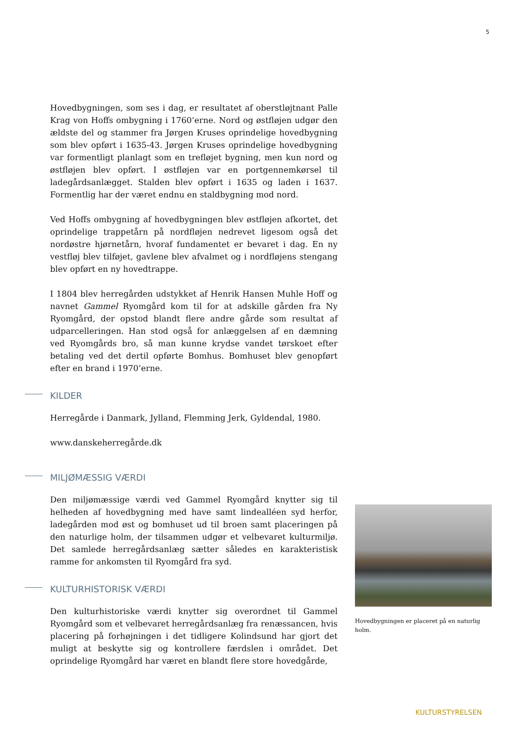5
Hovedbygningen, som ses i dag, er resultatet af oberstløjtnant Palle Krag von Hoffs ombygning i 1760’erne. Nord og østfløjen udgør den ældste del og stammer fra Jørgen Kruses oprindelige hovedbygning som blev opført i 1635-43. Jørgen Kruses oprindelige hovedbygning var formentligt planlagt som en trefløjet bygning, men kun nord og østfløjen blev opført. I østfløjen var en portgennemkørsel til ladegårdsanlægget. Stalden blev opført i 1635 og laden i 1637. Formentlig har der været endnu en staldbygning mod nord.
Ved Hoffs ombygning af hovedbygningen blev østfløjen afkortet, det oprindelige trappetårn på nordfløjen nedrevet ligesom også det nordøstre hjørnetårn, hvoraf fundamentet er bevaret i dag. En ny vestfløj blev tilføjet, gavlene blev afvalmet og i nordfløjens stengang blev opført en ny hovedtrappe.
I 1804 blev herregården udstykket af Henrik Hansen Muhle Hoff og navnet Gammel Ryomgård kom til for at adskille gården fra Ny Ryomgård, der opstod blandt flere andre gårde som resultat af udparcelleringen. Han stod også for anlæggelsen af en dæmning ved Ryomgårds bro, så man kunne krydse vandet tørskoet efter betaling ved det dertil opførte Bomhus. Bomhuset blev genopført efter en brand i 1970’erne.
KILDER
Herregårde i Danmark, Jylland, Flemming Jerk, Gyldendal, 1980.
www.danskeherregårde.dk
MILJØMÆSSIG VÆRDI
Den miljømæssige værdi ved Gammel Ryomgård knytter sig til helheden af hovedbygning med have samt lindealléen syd herfor, ladegården mod øst og bomhuset ud til broen samt placeringen på den naturlige holm, der tilsammen udgør et velbevaret kulturmiljø. Det samlede herregårdsanlæg sætter således en karakteristisk ramme for ankomsten til Ryomgård fra syd.
KULTURHISTORISK VÆRDI
Den kulturhistoriske værdi knytter sig overordnet til Gammel Ryomgård som et velbevaret herregårdsanlæg fra renæssancen, hvis placering på forhøjningen i det tidligere Kolindsund har gjort det muligt at beskytte sig og kontrollere færdslen i området. Det oprindelige Ryomgård har været en blandt flere store hovedgårde,
Hovedbygningen er placeret på en naturlig holm.
KULTURSTYRELSEN